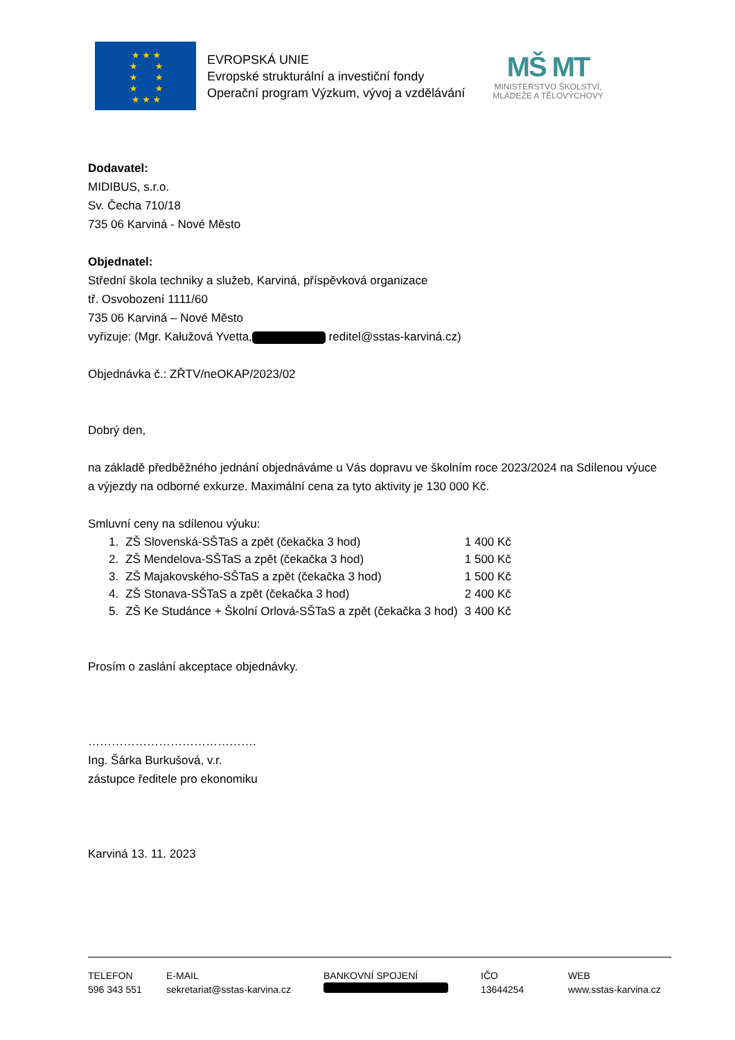★ ★ ★
★ ★
★ ★
★ ★
★ ★ ★
EVROPSKÁ UNIE
Evropské strukturální a investiční fondy
Operační program Výzkum, vývoj a vzdělávání
MŠ MT
MINISTERSTVO ŠKOLSTVÍ,
MLÁDEŽE A TĚLOVÝCHOVY
Dodavatel:
MIDIBUS, s.r.o.
Sv. Čecha 710/18
735 06 Karviná - Nové Město
Objednatel:
Střední škola techniky a služeb, Karviná, příspěvková organizace
tř. Osvobození 1111/60
735 06 Karviná – Nové Město
vyřizuje: (Mgr. Kałužová Yvetta, reditel@sstas-karviná.cz)
Objednávka č.: ZŘTV/neOKAP/2023/02
Dobrý den,
na základě předběžného jednání objednáváme u Vás dopravu ve školním roce 2023/2024 na Sdílenou výuce a výjezdy na odborné exkurze. Maximální cena za tyto aktivity je 130 000 Kč.
Smluvní ceny na sdílenou výuku:
| 1. | ZŠ Slovenská-SŠTaS a zpět (čekačka 3 hod) | 1 400 Kč |
| 2. | ZŠ Mendelova-SŠTaS a zpět (čekačka 3 hod) | 1 500 Kč |
| 3. | ZŠ Majakovského-SŠTaS a zpět (čekačka 3 hod) | 1 500 Kč |
| 4. | ZŠ Stonava-SŠTaS a zpět (čekačka 3 hod) | 2 400 Kč |
| 5. | ZŠ Ke Studánce + Školní Orlová-SŠTaS a zpět (čekačka 3 hod) | 3 400 Kč |
Prosím o zaslání akceptace objednávky.
…………………………………….
Ing. Šárka Burkušová, v.r.
zástupce ředitele pro ekonomiku
Karviná 13. 11. 2023
TELEFON
596 343 551
E-MAIL
sekretariat@sstas-karvina.cz
BANKOVNÍ SPOJENÍ
IČO
13644254
WEB
www.sstas-karvina.cz